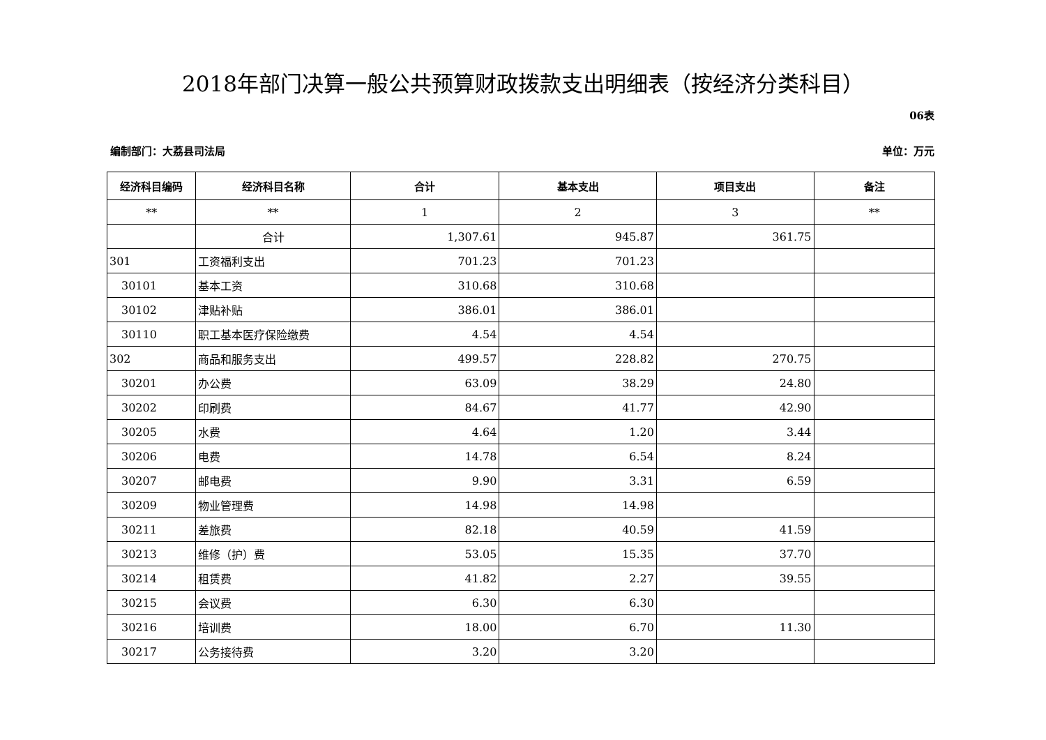2018年部门决算一般公共预算财政拨款支出明细表（按经济分类科目）
06表
编制部门：大荔县司法局 单位：万元
| 经济科目编码 | 经济科目名称 | 合计 | 基本支出 | 项目支出 | 备注 |
| --- | --- | --- | --- | --- | --- |
| ** | ** | 1 | 2 | 3 | ** |
| | 合计 | 1,307.61 | 945.87 | 361.75 | |
| 301 | 工资福利支出 | 701.23 | 701.23 | | |
| 30101 | 基本工资 | 310.68 | 310.68 | | |
| 30102 | 津贴补贴 | 386.01 | 386.01 | | |
| 30110 | 职工基本医疗保险缴费 | 4.54 | 4.54 | | |
| 302 | 商品和服务支出 | 499.57 | 228.82 | 270.75 | |
| 30201 | 办公费 | 63.09 | 38.29 | 24.80 | |
| 30202 | 印刷费 | 84.67 | 41.77 | 42.90 | |
| 30205 | 水费 | 4.64 | 1.20 | 3.44 | |
| 30206 | 电费 | 14.78 | 6.54 | 8.24 | |
| 30207 | 邮电费 | 9.90 | 3.31 | 6.59 | |
| 30209 | 物业管理费 | 14.98 | 14.98 | | |
| 30211 | 差旅费 | 82.18 | 40.59 | 41.59 | |
| 30213 | 维修（护）费 | 53.05 | 15.35 | 37.70 | |
| 30214 | 租赁费 | 41.82 | 2.27 | 39.55 | |
| 30215 | 会议费 | 6.30 | 6.30 | | |
| 30216 | 培训费 | 18.00 | 6.70 | 11.30 | |
| 30217 | 公务接待费 | 3.20 | 3.20 | | |